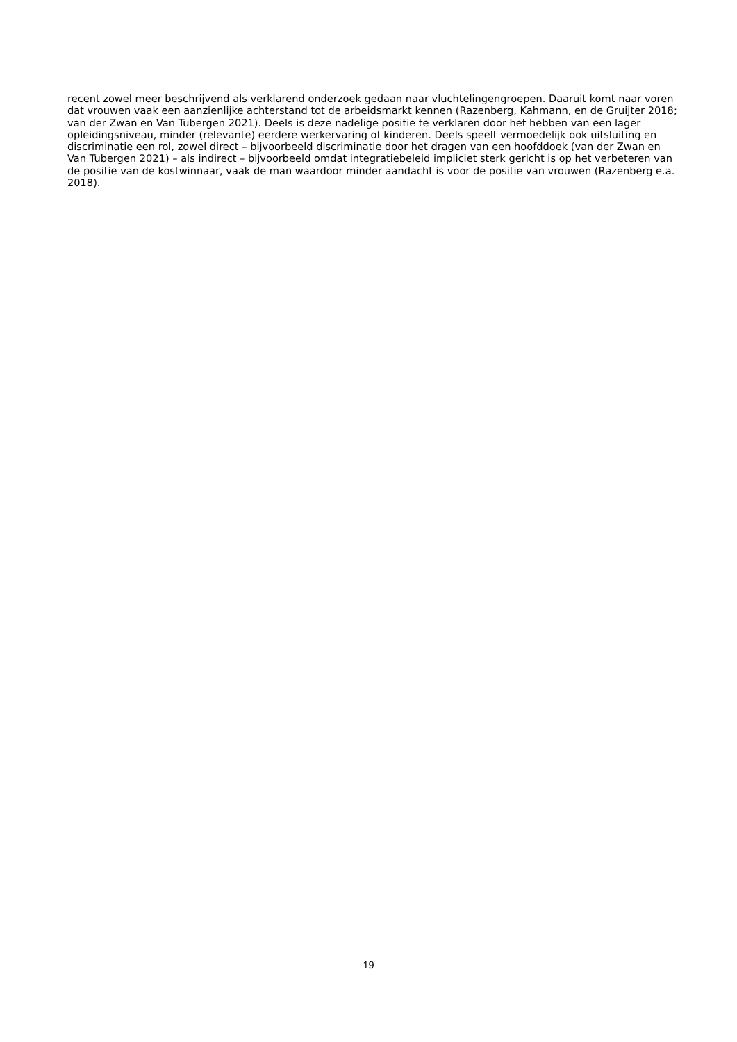recent zowel meer beschrijvend als verklarend onderzoek gedaan naar vluchtelingengroepen. Daaruit komt naar voren dat vrouwen vaak een aanzienlijke achterstand tot de arbeidsmarkt kennen (Razenberg, Kahmann, en de Gruijter 2018; van der Zwan en Van Tubergen 2021). Deels is deze nadelige positie te verklaren door het hebben van een lager opleidingsniveau, minder (relevante) eerdere werkervaring of kinderen. Deels speelt vermoedelijk ook uitsluiting en discriminatie een rol, zowel direct – bijvoorbeeld discriminatie door het dragen van een hoofddoek (van der Zwan en Van Tubergen 2021) – als indirect – bijvoorbeeld omdat integratiebeleid impliciet sterk gericht is op het verbeteren van de positie van de kostwinnaar, vaak de man waardoor minder aandacht is voor de positie van vrouwen (Razenberg e.a. 2018).
19